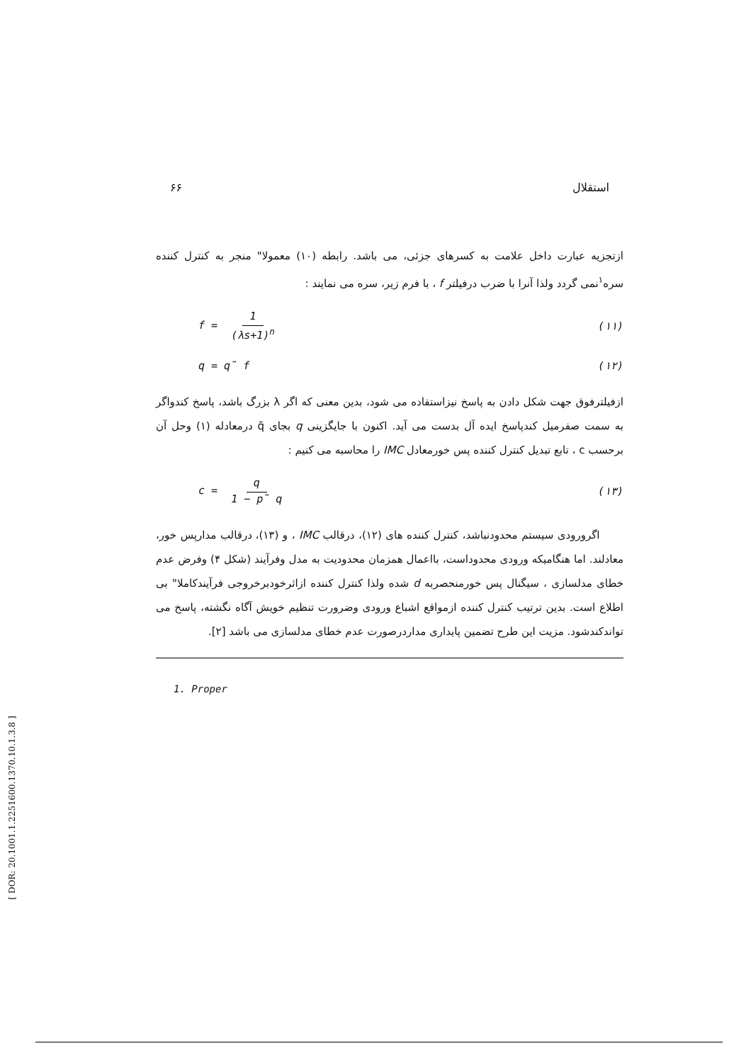۶۶ استقلال
ازتجزیه عبارت داخل علامت به کسرهای جزئی، می باشد. رابطه (۱۰) معمولا" منجر به کنترل کننده سره<sup>۱</sup>نمی گردد ولذا آنرا با ضرب درفیلتر f ، با فرم زیر، سره می نمایند :
f = 1 (λs+1)<sup>n</sup> (۱۱)
q = q̃ f (۱۲)
ازفیلترفوق جهت شکل دادن به پاسخ نیزاستفاده می شود، بدین معنی که اگر λ بزرگ باشد، پاسخ کندواگر به سمت صفرمیل کندپاسخ ایده آل بدست می آید. اکنون با جایگزینی q بجای q̃ درمعادله (۱) وحل آن برحسب c ، تابع تبدیل کنترل کننده پس خورمعادل IMC را محاسبه می کنیم :
c = q 1 − p̃ q (۱۳)
اگرورودی سیستم محدودنباشد، کنترل کننده های (۱۲)، درقالب IMC ، و (۱۳)، درقالب مدارپس خور، معادلند. اما هنگامیکه ورودی محدوداست، بااعمال همزمان محدودیت به مدل وفرآیند (شکل ۴) وفرض عدم خطای مدلسازی ، سیگنال پس خورمنحصربه d شده ولذا کنترل کننده ازاثرخودبرخروجی فرآیندکاملا" بی اطلاع است. بدین ترتیب کنترل کننده ازمواقع اشباع ورودی وضرورت تنظیم خویش آگاه نگشته، پاسخ می تواندکندشود. مزیت این طرح تضمین پایداری مداردرصورت عدم خطای مدلسازی می باشد [۲].
1. Proper
[ DOR: 20.1001.1.2251600.1370.10.1.3.8 ]